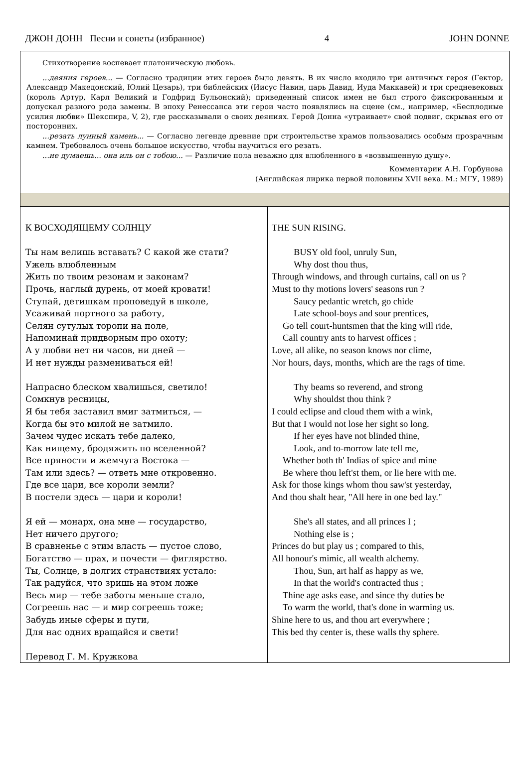ДЖОН ДОНН Песни и сонеты (избранное) 4 JOHN DONNE
| Стихотворение воспевает платоническую любовь. ...деяния героев... — Согласно традиции этих героев было девять. В их число входило три античных героя (Гектор, Александр Македонский, Юлий Цезарь), три библейских (Иисус Навин, царь Давид, Иуда Маккавей) и три средневековых (король Артур, Карл Великий и Годфрид Бульонский); приведенный список имен не был строго фиксированным и допускал разного рода замены. В эпоху Ренессанса эти герои часто появлялись на сцене (см., например, «Бесплодные усилия любви» Шекспира, V, 2), где рассказывали о своих деяниях. Герой Донна «утраивает» свой подвиг, скрывая его от посторонних. ...резать лунный камень... — Согласно легенде древние при строительстве храмов пользовались особым прозрачным камнем. Требовалось очень большое искусство, чтобы научиться его резать. ...не думаешь... она иль он с тобою... — Различие пола неважно для влюбленного в «возвышенную душу». Комментарии А.Н. Горбунова (Английская лирика первой половины XVII века. М.: МГУ, 1989) | |
| К ВОСХОДЯЩЕМУ СОЛНЦУ Ты нам велишь вставать? С какой же стати? Ужель влюбленным Жить по твоим резонам и законам? Прочь, наглый дурень, от моей кровати! Ступай, детишкам проповедуй в школе, Усаживай портного за работу, Селян сутулых торопи на поле, Напоминай придворным про охоту; А у любви нет ни часов, ни дней — И нет нужды размениваться ей! Напрасно блеском хвалишься, светило! Сомкнув ресницы, Я бы тебя заставил вмиг затмиться, — Когда бы это милой не затмило. Зачем чудес искать тебе далеко, Как нищему, бродяжить по вселенной? Все пряности и жемчуга Востока — Там или здесь? — ответь мне откровенно. Где все цари, все короли земли? В постели здесь — цари и короли! Я ей — монарх, она мне — государство, Нет ничего другого; В сравненье с этим власть — пустое слово, Богатство — прах, и почести — фиглярство. Ты, Солнце, в долгих странствиях устало: Так радуйся, что зришь на этом ложе Весь мир — тебе заботы меньше стало, Согреешь нас — и мир согреешь тоже; Забудь иные сферы и пути, Для нас одних вращайся и свети! Перевод Г. М. Кружкова | THE SUN RISING. BUSY old fool, unruly Sun, Why dost thou thus, Through windows, and through curtains, call on us ? Must to thy motions lovers' seasons run ? Saucy pedantic wretch, go chide Late school-boys and sour prentices, Go tell court-huntsmen that the king will ride, Call country ants to harvest offices ; Love, all alike, no season knows nor clime, Nor hours, days, months, which are the rags of time. Thy beams so reverend, and strong Why shouldst thou think ? I could eclipse and cloud them with a wink, But that I would not lose her sight so long. If her eyes have not blinded thine, Look, and to-morrow late tell me, Whether both th' Indias of spice and mine Be where thou left'st them, or lie here with me. Ask for those kings whom thou saw'st yesterday, And thou shalt hear, "All here in one bed lay." She's all states, and all princes I ; Nothing else is ; Princes do but play us ; compared to this, All honour's mimic, all wealth alchemy. Thou, Sun, art half as happy as we, In that the world's contracted thus ; Thine age asks ease, and since thy duties be To warm the world, that's done in warming us. Shine here to us, and thou art everywhere ; This bed thy center is, these walls thy sphere. |